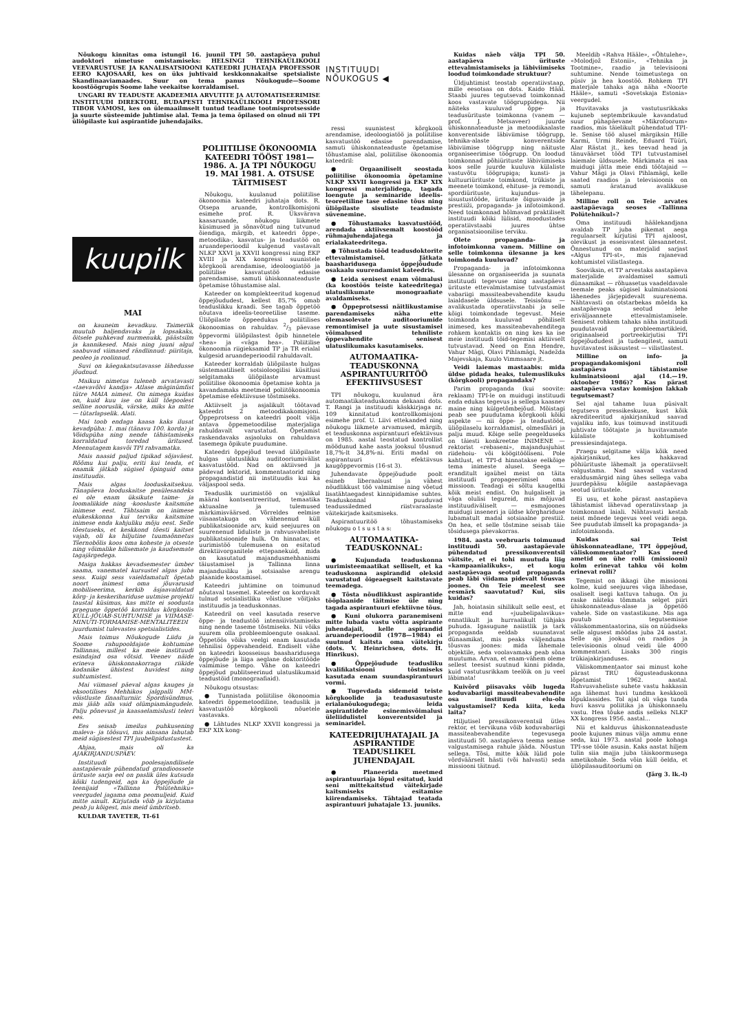Nõukogu kinnitas oma istungil 16. juunil TPI 50. aastapäeva puhul audoktori nimetuse omistamiseks: HELSINGI TEHNIKAÜLIKOOLI VEEVARUSTUSE JA KANALISATSIOONI KATEEDRI JUHATAJA PROFESSOR EERO KAJOSAARI, kes on üks juhtivaid keskkonnakaitse spetsialiste Skandinaaviamaades. Suur on tema panus Nõukogude—Soome koostöögrupis Soome lahe veekaitse korraldamisel.
UNGARI RV TEADUSTE AKADEEMIA ARVUTITE JA AUTOMATISEERIMISE INSTITUUDI DIREKTORI, BUDAPESTI TEHNIKAÜLIKOOLI PROFESSORI TIBOR VÁMOSI, kes on ülemaailmselt tuntud teadlane tootmisprotsesside ja suurte süsteemide juhtimise alal. Tema ja tema õpilased on olnud nii TPI üliõpilaste kui aspirantide juhendajaiks.
kuupilk
MAI
on kauneim kevadkuu. Taimeriik muutub haljendavaks ja lopsakaks, õitsele puhkevad nurmenukk, päästsilm ja kannikesed. Mais ning juuni algul saabuvad viimased rändlinnud: piiritaja, peoleo ja roolinnud.
Suvi on käegakatsutavasse lähedusse jõudnud.
Maikuu nimetus tuleneb arvatavasti «taevavõlvi kandja» Atlase mäginümfist tütre MAIA nimest. On nimega kuidas on, kuid kuu ise on küll tõepoolest selline nooruslik, värske, miks ka mitte — tütarlapselik. Alati.
Mai toob endaga kaasa kaks ilusat kevadpüha: 1. mai (tänavu 100. korda) ja Võidupüha ning nende tähistamiseks korraldatud toredad üritused. Meenutagem kasvõi TPI rahvamatka.
Mais naasid paljud tipikad sõjaväest. Rõõmu kui palju, eriti kui teada, et enamik jätkab sügisel õpinguid oma instituudis.
Mais algas looduskaitsekuu. Tänapäeva looduskaitse peaülesandeks ei ole enam üksikute taime- ja loomaliikide ning -koosluste kaitsmine inimese eest. Tähtsaim on inimese elukeskkonna kui terviku kaitsmine inimese enda kahjuliku mõju eest. Selle tõestuseks, et keskkond tõesti kaitset vajab, oli ka hiljutine tuumaõnnetus Tšernobõlis koos oma koheste ja otseste ning võimalike hilisemate ja kaudsemate tagajärgedega.
Maiga hakkas kevadsemester ümber saama, vanematel kursustel algas juba sess. Kuigi sess vaieldamatult õpetab noort inimest oma jõuvarusid mobiliseerima, kerkib äsjaavaldatud kõrg- ja keskerihariduse uutmise projekti taustal küsimus, kas mitte ei soodusta praegune õppetöö korraldus kõrgkoolis KÜLL-JÕUAB-SUHTUMISE ja VIIMASE-MINUTI-TORMAMISE-MENTALITEEDI juurdumist tulevastes spetsialistides.
Mais toimus Nõukogude Liidu ja Soome rahupooldajate kohtumine Tallinnas, millest ka meie instituudi esindajad osa võtsid. Veenev näide erineva ühiskonnakorraga riikide kodanike ühistest huvidest ning suhtumistest.
Mai viimasel päeval algas kauges ja eksootilises Mehhikos jalgpalli MM-võistluste finaalturniir. Spordisündmus, mis jääb alla vaid olümpiamängudele. Palju põnevust ja kaasaelamislusti teleri ees.
Ees seisab imeilus puhkusening maleva- ja töösuvi, mis ainsana lahutab meid sügisestest TPI juubelipidustustest.
Ahjaa, mais oli ka AJAKIRJANDUSPÄEV.
Instituudi poolesajandilisele aastapäevale pühendatud grandioossete ürituste sarja eel on paslik üles kutsuda kõiki tudengeid, aga ka õppejõude ja teenijaid «Tallinna Polütehniku» veergudel jagama oma peomuljeid. Kuid mitte ainult. Kirjutada võib ja kirjutama peab ju kõigest, mis meid ümbritseb.
KULDAR TAVETER, TI-61
POLIITILISE ÖKONOOMIA KATEEDRI TÖÖST 1981—1986. A. JA TPI NÕUKOGU 19. MAI 1981. A. OTSUSE TÄITMISEST
Nõukogu, kuulanud poliitilise ökonoomia kateedri juhataja dots. R. Otsepa aruande, kontrollkomisjoni esimehe prof. R. Üksvärava kaasaruande, nõukogu liikmete küsimused ja sõnavõtud ning tutvunud õiendiga, märgib, et kateedri õppe-, metoodika-, kasvatus- ja teadustöö on aruandeperioodil kulgenud vastavalt NLKP XXVI ja XXVII kongressi ning EKP XVIII ja XIX kongressi suunistele kõrgkooli arendamise, ideoloogiatöö ja poliitilise kasvatustöö edasise parendamise, samuti ühiskonnateaduste õpetamise tõhustamise alal.
Kateeder on komplekteeritud kogenud õppejõududest, kellest 85,7% omab teaduslikku kraadi. See tagab õppetöö nõutava ideelis-teoreetilise taseme. Üliõpilaste õppeedukus poliitilises ökonoomias on rahuldav. 2/3 päevase õppevormi üliõpilastest õpib hinnetele «hea» ja «väga hea». Poliitilise ökonoomia riigieksamid TP ja TR erialal kulgesid aruandeperioodil rahuldavalt.
Kateeder korraldab üliõpilaste hulgas süstemaatiliselt sotsioloogilisi küsitlusi selgitamaks üliõpilaste arvamust poliitilise ökonoomia õpetamise kohta ja kavandamaks meetmeid poliitökonoomia õpetamise efektiivsuse tõstmiseks.
Aktiivselt ja asjalikult töötavad kateedri 2 metoodikakomisjoni. Õppeprotsess on kateedri poolt välja antava õppemetoodilise materjaliga rahuldavalt varustatud. Õpetamist raskendavaks asjaoluks on rahuldava tasemega õpikute puudumine.
Kateedri õppejõud teevad üliõpilaste hulgas ulatuslikku auditooriumivälist kasvatustööd. Nad on aktiivsed ja pädevad lektorid, kommentaatorid ning propagandistid nii instituudis kui ka väljaspool seda.
Teaduslik uurimistöö on vajalikul määral kontsentreeritud, temaatika aktuaalne ja tulemused märkimisväärsed. Võrreldes eelmise viisaastakuga on vähenenud küll publikatsioonide arv, kuid seejuures on suurenenud liduliste ja rahvusvaheliste publikatsioonide hulk. On hinnatav, et uurimistöö tulemusena on esitatud direktiivorganitele ettepanekuid, mida on kasutatud majandusmehhanismi täiustamisel ja Tallinna linna majandusliku ja sotsiaalse arengu plaanide koostamisel.
Kateedri juhtimine on toimunud nõutaval tasemel. Kateeder on korduvalt tulnud sotsialistliku võistluse võitjaks instituudis ja teaduskonnas.
Kateedril on veel kasutada reserve õppe- ja teadustöö intensiivistamiseks ning nende taseme tõstmiseks. Nii võiks suurem olla probleemloengute osakaal. Õppetöös võiks veelgi enam kasutada tehnilisi õppevahendeid. Endiselt vähe on kateedri koosseisus baasharidusega õppejõude ja liiga aeglane doktoritööde valmimise tempo. Vähe on kateedri õppejõud publitseerinud ulatuslikumaid teadustöid (monograafiaid).
Nõukogu otsustas:
● Tunnistada poliitilise ökonoomia kateedri õppemetoodiline, teaduslik ja kasvatustöö kõrgkooli nõuetele vastavaks.
● Lähtudes NLKP XXVII kongressi ja EKP XIX kong-
INSTITUUDI
NÕUKOGUS ◀
ressi suunistest kõrgkooli arendamise, ideoloogiatöö ja poliitilise kasvatustöö edasise parendamise, samuti ühiskonnateaduste õpetamise tõhustamise alal, poliitilise ökonoomia kateedril:
● Orgaaniliselt seostada poliitilise ökonoomia õpetamine NLKP XXVII kongressi ja EKP XIX kongressi materjalidega, tagada loengute ja seminaride ideelis-teoreetiline tase edasine tõus ning üliõpilaste sisuliste teadmiste süvenemine.
● Tõhustamaks kasvatustööd, arendada aktiivsemalt koostööd rühmajuhendajatega ja erialakateedritega.
● Tõhustada tööd teadusdoktorite ettevalmistamisel. Jätkata baasharidusega õppejõudude osakaalu suurendamist kateedris.
● Leida senisest enam võimalusi (ka koostöös teiste kateedritega) ulatuslikumate monograafiate avaldamiseks.
● Õppeprotsessi näitlikustamise parendamiseks näha ette olemasolevate auditooriumide remontimisel ja uute sisustamisel võimalused tehniliste õppevahendite senisest ulatuslikumaks kasutamiseks.
AUTOMAATIKA-TEADUSKONNA ASPIRANTUURITÖÖ EFEKTIIVSUSEST
TPI nõukogu, kuulanud ära automaatikateaduskonna dekaani dots. T. Rangi ja instituudi käskkirjaga nr. 109 kinnitatud kontrollkomisjoni esimehe prof. U. Liivi ettekanded ning nõukogu liikmete arvamused, märgib, et teaduskonna aspirantuuri efektiivsus on 1985. aastal teostatud kontrollist möödunud kahe aasta jooksul tõusnud 18,7%-lt 34,8%-ni. Eriti madal on aspirantuuri efektiivsus kaugõppevormis (16-st 3).
Juhendavate õppejõudude poolt esineb liberaalsust ja vähest nõudlikkust töö valmimise ning võetud lisatähtaegadest kinnipidamise suhtes. Teaduskonnal puuduvad teadussiledmed riistvaraalaste väitekirjade kaitsmiseks.
Aspirantuuritöö tõhustamiseks nõukogu o t s u s t a s:
AUTOMAATIKA-TEADUSKONNAL:
● Kujundada teaduskonna uurimisteemaatikat selliselt, et ka teaduskonna aspirandid oleksid varustatud õigeaegselt kaitstavate teemadega.
● Tõsta nõudlikkust aspirantide tööplaanide täitmise üle ning tagada aspirantuuri efektiivne tõus.
● Kuni olukorra paranemiseni mitte lubada vastu võtta aspirante juhendajail, kelle aspirandid aruandeperioodil (1978—1984) ei suutnud kaitsta oma väitekirju (dots. V. Heinrichsen, dots. H. Hinrikus).
● Õppejõudude teadusliku kvalifikatsiooni tõstmiseks kasutada enam suundaspirantuuri vormi.
● Tugevdada sidemeid teiste kõrgkoolide ja teadusasutuste erialanõukogudega; leida aspirantidele esinemisvõimalusi üleliidulistel konverentsidel ja seminaridel.
KATEEDRIJUHATAJAIL JA ASPIRANTIDE TEADUSLIKEL JUHENDAJAIL
● Planeerida meetmed aspirantuuriaja lõpul esitatud, kuid seni mittekaitstud väitekirjade kaitsmiseks esitamise kiirendamiseks. Tähtajad teatada aspirantuuri juhatajale 13. juuniks.
Kuidas näeb välja TPI 50. aastapäeva ürituste ettevalmistamiseks ja läbiviimiseks loodud toimkondade struktuur?
Üldjuhtimist teostab operatiivstaap, mille eesotsas on dots. Kaido Hääl. Staabi juures tegutsevad toimkonnad koos vastavate töögruppidega. Nii näiteks kuuluvad õppe- ja teadusürituste toimkonna (vanem — prof. J. Metsaveer) juurde ühiskonnateaduste ja metoodikaalaste konverentside läbiviimise töögrupp, tehnika-alaste konverentside läbiviimise töögrupp ning näituste organiseerimise töögrupp. On loodud toimkonnad põhiürituste läbiviimiseks koos selle juurde kuuluva külaliste vastuvõtu töögrupiga; kunsti- ja kultuuriürituste toimkond, trükiste ja meenete toimkond, ehituse- ja remondi, spordiürituste, kujundus- ja sisustustööde, ürituste õigusvaide ja prestiiži, propaganda- ja infotoimkond. Need toimkonnad hõlmavad praktiliselt instituudi kõiki lülisid, moodustades operatiivstaabi juures ühtse organisatsioonilise terviku.
Olete propaganda- ja infotoimkonna vanem. Milline on selle toimkonna ülesanne ja kes toimkonda kuuluvad?
Propaganda- ja infotoimkonna ülesanne on organiseerida ja suunata instituudi tegevuse ning aastapäeva ürituste ettevalmistamise tutvustamist vabariigi massiteabevahendite kaudu laialdasele üldsusele. Teisisõnu — avalikustada operatiivstaabi ja selle kõigi toimkondade tegevust. Meie toimkonda kuuluvad põhiliselt inimesed, kes massiteabevahenditega rohkem kontaktis on ning kes ka ise meie instituudi töid-tegemisi aktiivselt tutvustavad. Need on Enn Hendre, Vahur Mägi, Olavi Pihlamägi, Nadežda Majevskaja, Kuulo Vimmsaare jt.
Veidi laiemas mastaabis: mida üldse pidada heaks, tulemuslikuks (kõrgkooli) propagandaks?
Parim propaganda (kui soovite: reklaam) TPI-le on muidugi instituudi enda edukas tegevus ja sellega kaasnev maine ning külgetõmbejõud. Mõistagi peab see puudutama kõrgkooli kõiki aspekte — nii õppe- ja teadustööd, üliõpilaselu korraldamist, olmesfääri ja palju muud. Kõige selle peegelduseks on täiesti konkreetne INIMENE — rektorist «rebaseni», majandusjuhist riidehoiu- või köögitööliseni. Pole kahtlust, et TPI-d hinnatakse eelkõige tema inimeste alusel. Seega — eranditult igaühel meist on täita instituudi propageerimisel oma missioon. Teadagi ei sõltu kaugeltki kõik meist endist. On hulgaliselt ja väga olulisi tegureid, mis mõjuvad instituudiväliselt — esmajoones muidugi inseneri ja üldse kõrghariduse lubamatult madal sotsiaalne prestiiž. On hea, et selle tõstmine seisab täie tõsidusega päevakorras.
1984. aasta veebruaris toimunud instituudi 50. aastapäevale pühendatud pressikonverentsil väitsite, et ei tohi muutuda liig «kampaanialikuks», et kogu aastapäevaga seotud propaganda peab läbi viidama pidevalt tõusvas joones. On Teie meelest see eesmärk saavutatud? Kui, siis kuidas?
Jah, hoiatasin sihilikult selle eest, et mitte end «juubelipalavikus» ennatlikult ja hurraalikult tühjaks puhuda. Igasugune naiistlik ja tark propaganda eeldab suunatavat dünaamikat, mis peaks väljenduma tõusvas joones: mida lähemale objektile, seda voolavamaks peab sõna muutuma. Arvan, et enam-vähem oleme sellest teesist suutnud kinni pidada, kuid vastutusrikkam teelõik on ju veel läbimata!
Kuivõrd piisavaks võib lugeda koduvabariigi massiteabevahendite osa instituudi elu-olu valgustamisel? Keda kiita, keda laita?
Hiljutisel pressikonverentsil ütles rektor, et tervikuna võib koduvabariigi massiteabevahendite tegevusega instituudi 50. aastapäeva teema senise valgustamisega rahule jääda. Nõustun sellega. Tõsi, mitte kõik lülid pole võrdväärselt hästi (või halvasti) seda missiooni täitnud.
Meeldib «Rahva Hääle», «Õhtulehe», «Molodjož Estonii», «Tehnika ja Tootmine», raadio ja televisiooni suhtumine. Nende toimetustega on püsiv ja hea koostöö. Rohkem TPI materjale tahaks aga näha «Noorte Hääle», samuti «Sovetskaja Estonia» veergudel.
Huvitavaks ja vastutusrikkaks kujuneb septembrikuule kavandatud suur pühapäevane «Mikrofoorum» raadios, mis täielikult pühendatud TPI-le. Senise töö alusel märgiksin Hille Karmi, Urmi Reinde, Eduard Tüüri, Alar Rästat jt., kes teevad head ja tänuväärset tööd TPI tutvustamisel laiemale üldsusele. Märkimata ei saa muidugi jätta meie endi töötajaid — Vahur Mägi ja Olavi Pihlamägi, kelle saated raadios ja televisioonis on samuti äratanud avalikkuse tähelepanu.
Milline roll on Teie arvates aastapäevaga seoses «Tallinna Polütehnikul»?
Oma instituudi häälekandjana avaldab TP juba pikemat aega regulaarselt kirjutisi TPI ajaloost, olevikust ja esseisvatest ülesannetest. Õnnestunud on materjalid sarjast «Algus TPI-st», mis rajanevad kohtumistel vilistlastega.
Sooviksin, et TP arvestaks aastapäeva materjalide avaldamisel samuti dünaamikat — rõhuasetus vaadeldavale teemale peaks sügisel kulminatsiooni lähenedes järjepidevalt suurenema. Nähtavasti on otstarbekas mõelda ka aastapäevaga seotud lehe eriväljaannete ettevalmistamisele. Senisest rohkem tahaks näha instituudi puudutavaid probleemartikleid, originaalseid portreekirjutisi TPI õppejõududest ja tudengitest, samuti huvitavatest isiksustest — vilistlastest.
Milline on info- ja propagandakomisjoni roll aastapäeva tähistamise kulminatsiooni ajal (14.—19. oktoober 1986)? Kas pärast aastapäeva vastav komisjon lakkab tegutsemast?
Sel ajal tahame luua püsivalt tegutseva pressikeskuse, kust kõik akrediteeritud ajakirjanikud saavad vajaliku info, kus toimuvad instituudi juhtivate töötajate ja huvitavamate külaliste kohtumised pressiesindajatega.
Praegu selgitame välja kõik need ajakirjanikud, kes hakkavad põhiürituste lähemalt ja operatiivselt valgustama. Nad saavad vastavad eraldusmärgid ning ühes sellega vaba juurdepääsu kõigile aastapäevaga seotud üritustele.
Ei usu, et kohe pärast aastapäeva tähistamist lähevad operatiivstaap ja toimkonnad laiali. Nähtavasti kestab neist mõnede tegevus veel veidi aega. See puudutab ilmselt ka propaganda- ja infotoimkonda.
Kuidas sai Teist ühiskonnateadlane, TPI õppejõud, väliskommentaator? Kas need ametid on ühe rolli (missiooni) kolm erinevat tahku või kolm erinevat rolli?
Tegemist on ikkagi ühe missiooni kolme, kuid seejuures väga lähedase, osaliselt isegi kattuva tahuga. On ju raske näiteks tõmmata selget piiri ühiskonnateadus-alase ja õppetöö vahele. Side on vastastikune. Mis aga puutub tegutsemisse väliskommentaatorina, siis on nüüdseks selle algusest möödas juba 24 aastat. Selle aja jooksul on raadios ja televisioonis olnud veidi üle 4000 kommentaari. Lisaks 300 ringis trükiajakirjanduses.
Väliskommentaator sai minust kohe pärast TRÜ õigusteaduskonna lõpetamist 1962. aastal. Rahvusvaheliste suhete vastu hakkasin aga lähemat huvi tundma keskkooli lõpuklassides. Tol ajal oli väga tunda huvi kasvu poliitika ja ühiskonnaelu vastu. Hea tõuke andis selleks NLKP XX kongress 1956. aastal...
Nii et kalduvus ühiskonnateaduste poole kujunes minus välja ammu enne seda, kui 1973. aastal poole kohaga TPI-sse tööle asusin. Kaks aastat hiljem tulin siia majja juba täiskoormusega ametikohale. Seda võin küll öelda, et üliõpilasauditooriumi on
(Järg 3. lk.-l)